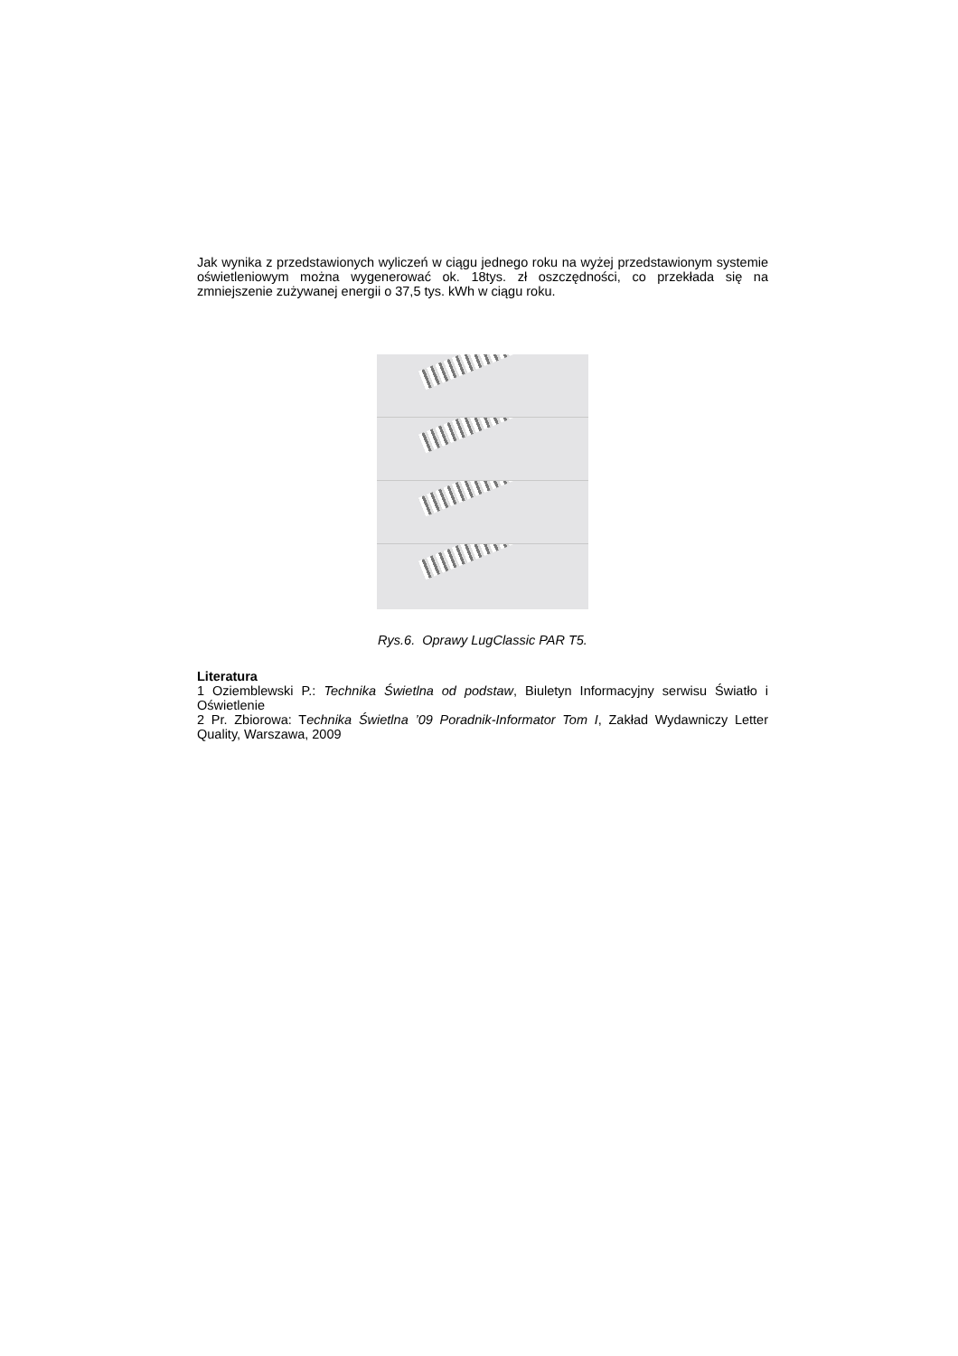Jak wynika z przedstawionych wyliczeń w ciągu jednego roku na wyżej przedstawionym systemie oświetleniowym można wygenerować ok. 18tys. zł oszczędności, co przekłada się na zmniejszenie zużywanej energii o 37,5 tys. kWh w ciągu roku.
Rys.6. Oprawy LugClassic PAR T5.
Literatura
1 Oziemblewski P.: Technika Świetlna od podstaw, Biuletyn Informacyjny serwisu Światło i Oświetlenie
2 Pr. Zbiorowa: Technika Świetlna ’09 Poradnik-Informator Tom I, Zakład Wydawniczy Letter Quality, Warszawa, 2009